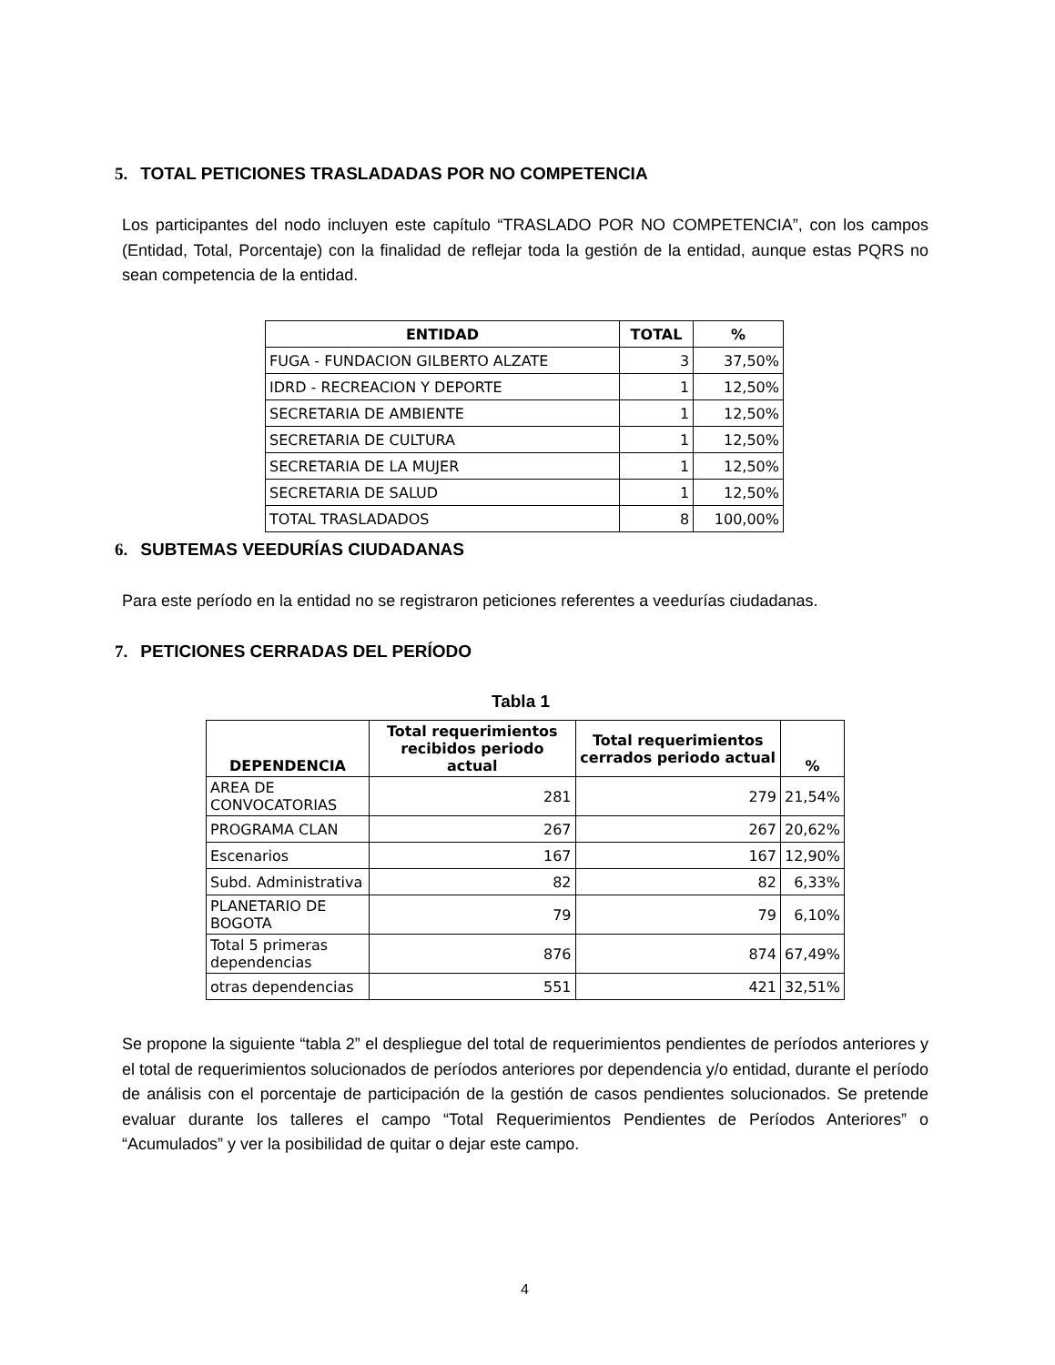5. TOTAL PETICIONES TRASLADADAS POR NO COMPETENCIA
Los participantes del nodo incluyen este capítulo “TRASLADO POR NO COMPETENCIA”, con los campos (Entidad, Total, Porcentaje) con la finalidad de reflejar toda la gestión de la entidad, aunque estas PQRS no sean competencia de la entidad.
| ENTIDAD | TOTAL | % |
| --- | --- | --- |
| FUGA - FUNDACION GILBERTO ALZATE | 3 | 37,50% |
| IDRD - RECREACION Y DEPORTE | 1 | 12,50% |
| SECRETARIA DE AMBIENTE | 1 | 12,50% |
| SECRETARIA DE CULTURA | 1 | 12,50% |
| SECRETARIA DE LA MUJER | 1 | 12,50% |
| SECRETARIA DE SALUD | 1 | 12,50% |
| TOTAL TRASLADADOS | 8 | 100,00% |
6. SUBTEMAS VEEDURÍAS CIUDADANAS
Para este período en la entidad no se registraron peticiones referentes a veedurías ciudadanas.
7. PETICIONES CERRADAS DEL PERÍODO
Tabla 1
| DEPENDENCIA | Total requerimientos recibidos periodo actual | Total requerimientos cerrados periodo actual | % |
| --- | --- | --- | --- |
| AREA DE CONVOCATORIAS | 281 | 279 | 21,54% |
| PROGRAMA CLAN | 267 | 267 | 20,62% |
| Escenarios | 167 | 167 | 12,90% |
| Subd. Administrativa | 82 | 82 | 6,33% |
| PLANETARIO DE BOGOTA | 79 | 79 | 6,10% |
| Total 5 primeras dependencias | 876 | 874 | 67,49% |
| otras dependencias | 551 | 421 | 32,51% |
Se propone la siguiente “tabla 2” el despliegue del total de requerimientos pendientes de períodos anteriores y el total de requerimientos solucionados de períodos anteriores por dependencia y/o entidad, durante el período de análisis con el porcentaje de participación de la gestión de casos pendientes solucionados. Se pretende evaluar durante los talleres el campo “Total Requerimientos Pendientes de Períodos Anteriores” o “Acumulados” y ver la posibilidad de quitar o dejar este campo.
4